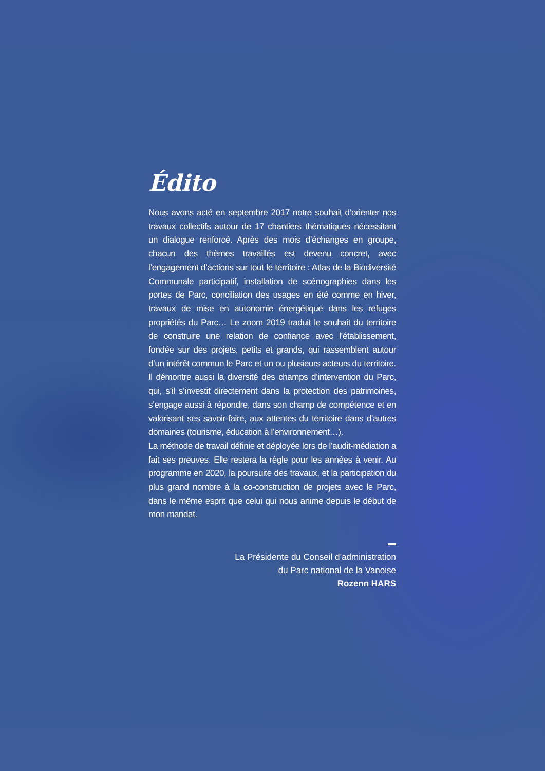Édito
Nous avons acté en septembre 2017 notre souhait d’orienter nos travaux collectifs autour de 17 chantiers thématiques nécessitant un dialogue renforcé. Après des mois d’échanges en groupe, chacun des thèmes travaillés est devenu concret, avec l’engagement d’actions sur tout le territoire : Atlas de la Biodiversité Communale participatif, installation de scénographies dans les portes de Parc, conciliation des usages en été comme en hiver, travaux de mise en autonomie énergétique dans les refuges propriétés du Parc… Le zoom 2019 traduit le souhait du territoire de construire une relation de confiance avec l’établissement, fondée sur des projets, petits et grands, qui rassemblent autour d’un intérêt commun le Parc et un ou plusieurs acteurs du territoire. Il démontre aussi la diversité des champs d’intervention du Parc, qui, s’il s’investit directement dans la protection des patrimoines, s’engage aussi à répondre, dans son champ de compétence et en valorisant ses savoir-faire, aux attentes du territoire dans d’autres domaines (tourisme, éducation à l’environnement…).
La méthode de travail définie et déployée lors de l’audit-médiation a fait ses preuves. Elle restera la règle pour les années à venir. Au programme en 2020, la poursuite des travaux, et la participation du plus grand nombre à la co-construction de projets avec le Parc, dans le même esprit que celui qui nous anime depuis le début de mon mandat.
La Présidente du Conseil d’administration
du Parc national de la Vanoise
Rozenn HARS